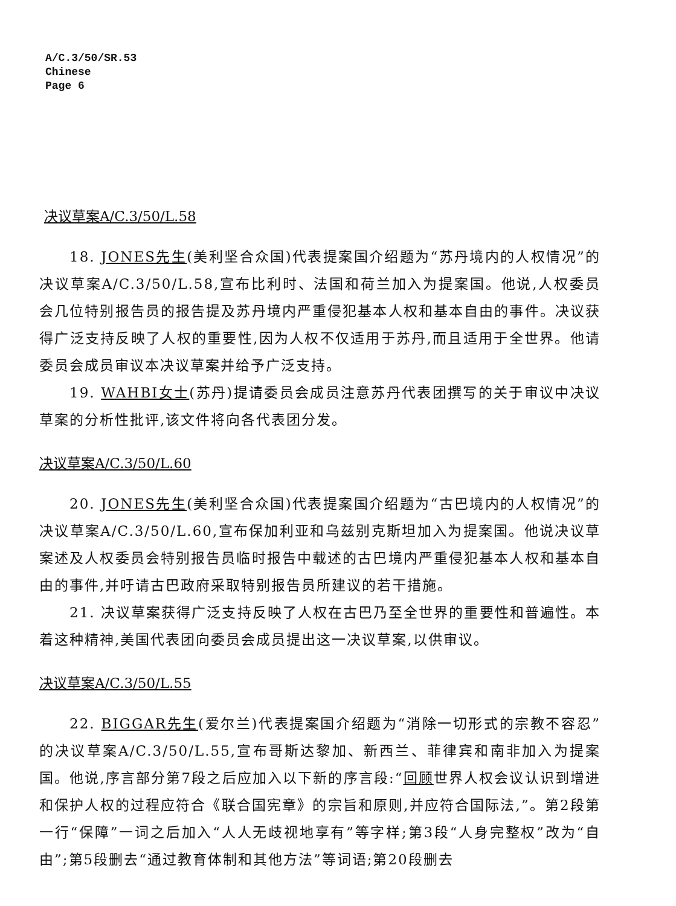A/C.3/50/SR.53
Chinese
Page 6
决议草案A/C.3/50/L.58
18. JONES先生(美利坚合众国)代表提案国介绍题为“苏丹境内的人权情况”的决议草案A/C.3/50/L.58,宣布比利时、法国和荷兰加入为提案国。他说,人权委员会几位特别报告员的报告提及苏丹境内严重侵犯基本人权和基本自由的事件。决议获得广泛支持反映了人权的重要性,因为人权不仅适用于苏丹,而且适用于全世界。他请委员会成员审议本决议草案并给予广泛支持。
19. WAHBI女士(苏丹)提请委员会成员注意苏丹代表团撰写的关于审议中决议草案的分析性批评,该文件将向各代表团分发。
决议草案A/C.3/50/L.60
20. JONES先生(美利坚合众国)代表提案国介绍题为“古巴境内的人权情况”的决议草案A/C.3/50/L.60,宣布保加利亚和乌兹别克斯坦加入为提案国。他说决议草案述及人权委员会特别报告员临时报告中载述的古巴境内严重侵犯基本人权和基本自由的事件,并吁请古巴政府采取特别报告员所建议的若干措施。
21. 决议草案获得广泛支持反映了人权在古巴乃至全世界的重要性和普遍性。本着这种精神,美国代表团向委员会成员提出这一决议草案,以供审议。
决议草案A/C.3/50/L.55
22. BIGGAR先生(爱尔兰)代表提案国介绍题为“消除一切形式的宗教不容忍”的决议草案A/C.3/50/L.55,宣布哥斯达黎加、新西兰、菲律宾和南非加入为提案国。他说,序言部分第7段之后应加入以下新的序言段:“回顾世界人权会议认识到增进和保护人权的过程应符合《联合国宪章》的宗旨和原则,并应符合国际法,”。第2段第一行“保障”一词之后加入“人人无歧视地享有”等字样;第3段“人身完整权”改为“自由”;第5段删去“通过教育体制和其他方法”等词语;第20段删去